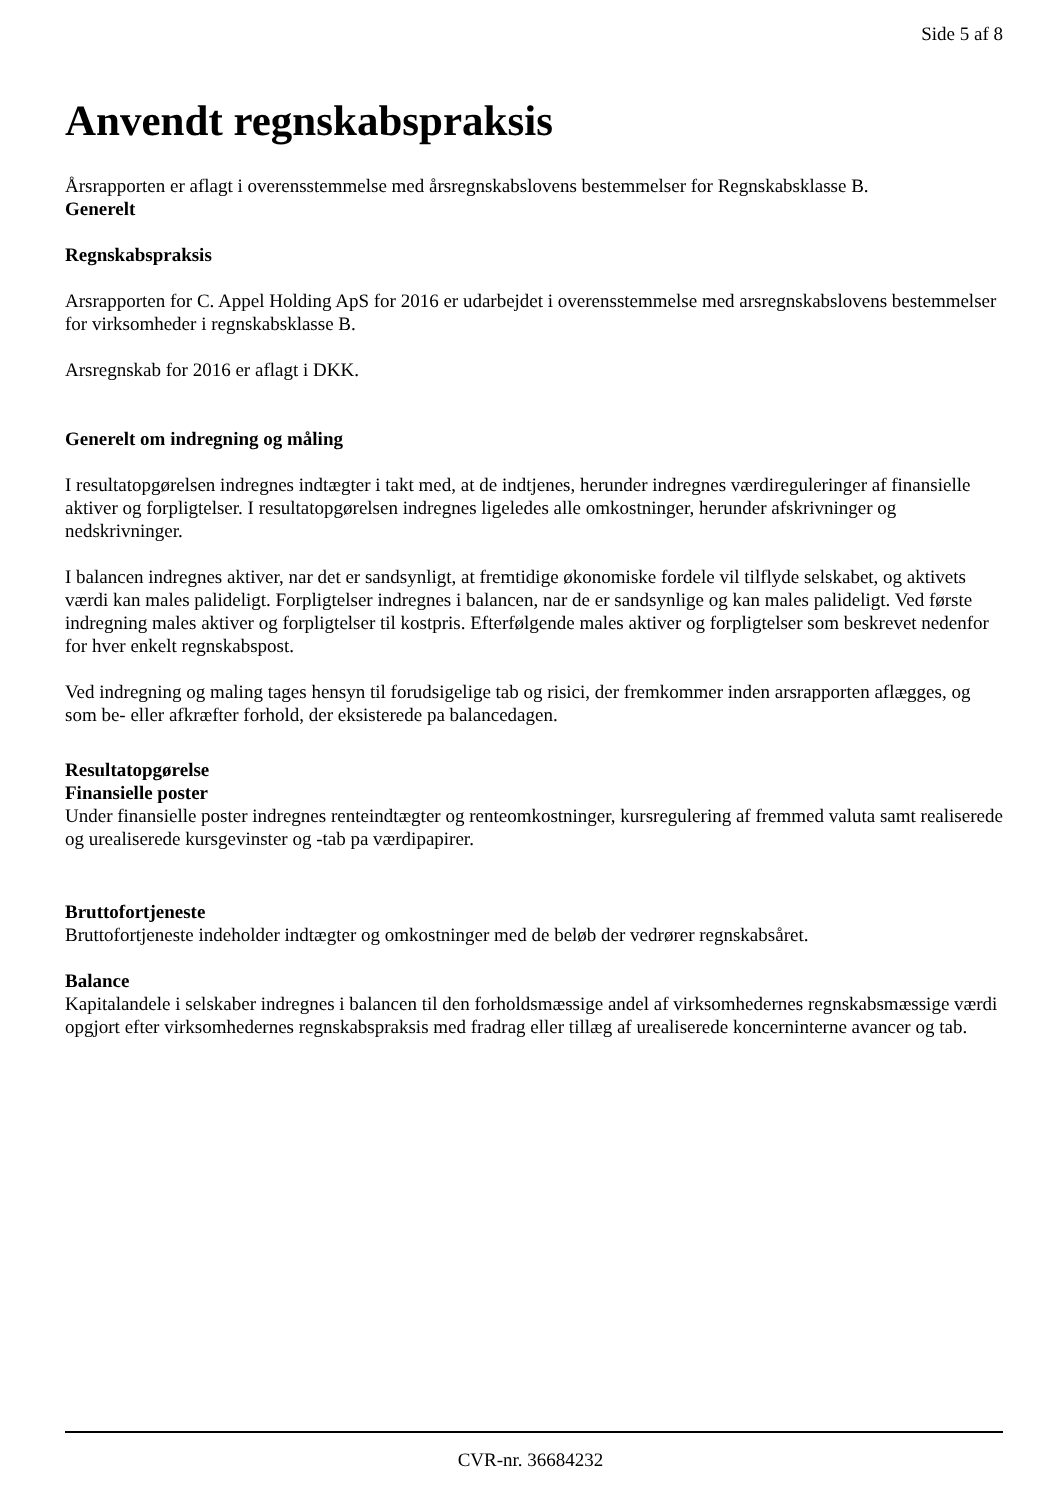Side 5 af 8
Anvendt regnskabspraksis
Årsrapporten er aflagt i overensstemmelse med årsregnskabslovens bestemmelser for Regnskabsklasse B.
Generelt
Regnskabspraksis
Arsrapporten for C. Appel Holding ApS for 2016 er udarbejdet i overensstemmelse med arsregnskabslovens bestemmelser for virksomheder i regnskabsklasse B.
Arsregnskab for 2016 er aflagt i DKK.
Generelt om indregning og måling
I resultatopgørelsen indregnes indtægter i takt med, at de indtjenes, herunder indregnes værdireguleringer af finansielle aktiver og forpligtelser. I resultatopgørelsen indregnes ligeledes alle omkostninger, herunder afskrivninger og nedskrivninger.
I balancen indregnes aktiver, nar det er sandsynligt, at fremtidige økonomiske fordele vil tilflyde selskabet, og aktivets værdi kan males palideligt. Forpligtelser indregnes i balancen, nar de er sandsynlige og kan males palideligt. Ved første indregning males aktiver og forpligtelser til kostpris. Efterfølgende males aktiver og forpligtelser som beskrevet nedenfor for hver enkelt regnskabspost.
Ved indregning og maling tages hensyn til forudsigelige tab og risici, der fremkommer inden arsrapporten aflægges, og som be- eller afkræfter forhold, der eksisterede pa balancedagen.
Resultatopgørelse
Finansielle poster
Under finansielle poster indregnes renteindtægter og renteomkostninger, kursregulering af fremmed valuta samt realiserede og urealiserede kursgevinster og -tab pa værdipapirer.
Bruttofortjeneste
Bruttofortjeneste indeholder indtægter og omkostninger med de beløb der vedrører regnskabsåret.
Balance
Kapitalandele i selskaber indregnes i balancen til den forholdsmæssige andel af virksomhedernes regnskabsmæssige værdi opgjort efter virksomhedernes regnskabspraksis med fradrag eller tillæg af urealiserede koncerninterne avancer og tab.
CVR-nr. 36684232